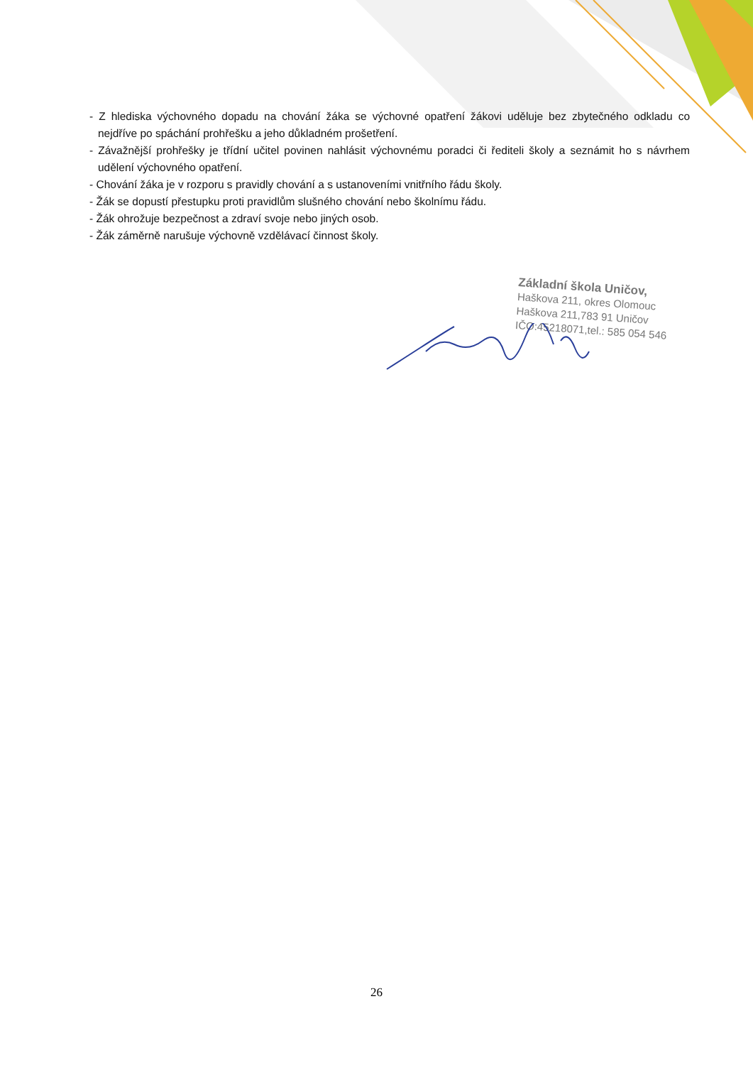- Z hlediska výchovného dopadu na chování žáka se výchovné opatření žákovi uděluje bez zbytečného odkladu co nejdříve po spáchání prohřešku a jeho důkladném prošetření.
- Závažnější prohřešky je třídní učitel povinen nahlásit výchovnému poradci či řediteli školy a seznámit ho s návrhem udělení výchovného opatření.
- Chování žáka je v rozporu s pravidly chování a s ustanoveními vnitřního řádu školy.
- Žák se dopustí přestupku proti pravidlům slušného chování nebo školnímu řádu.
- Žák ohrožuje bezpečnost a zdraví svoje nebo jiných osob.
- Žák záměrně narušuje výchovně vzdělávací činnost školy.
Základní škola Uničov,
Haškova 211, okres Olomouc
Haškova 211,783 91 Uničov
IČO:45218071,tel.: 585 054 546
26